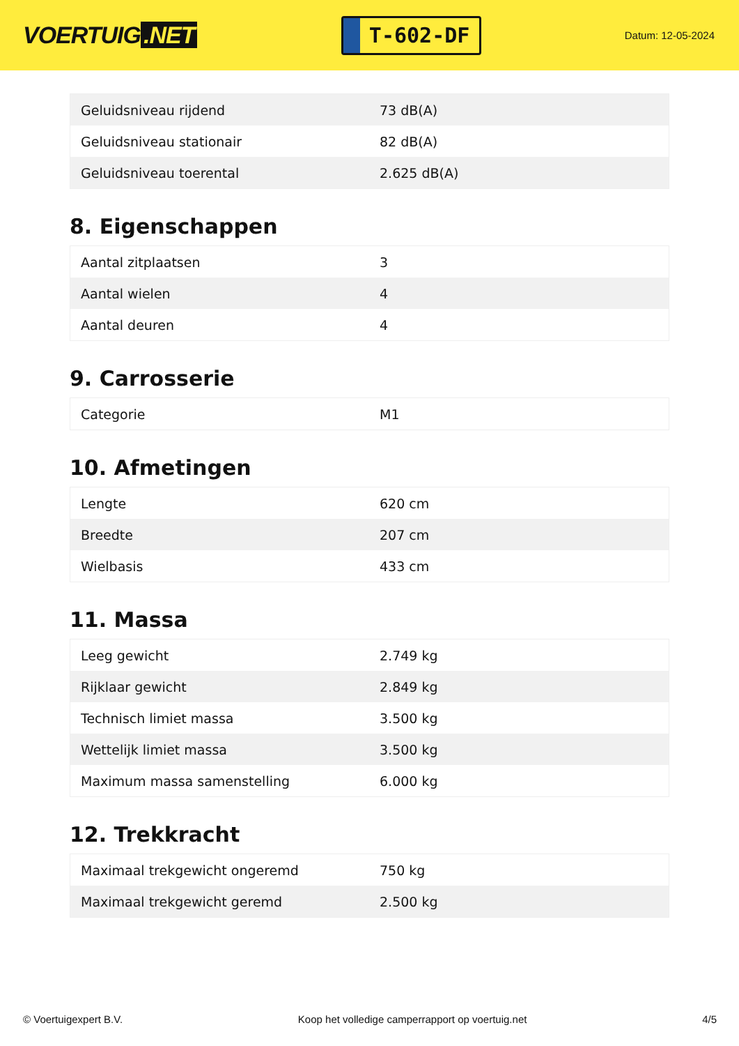VOERTUIG.NET
T-602-DF
Datum: 12-05-2024
| Geluidsniveau rijdend | 73 dB(A) |
| Geluidsniveau stationair | 82 dB(A) |
| Geluidsniveau toerental | 2.625 dB(A) |
8. Eigenschappen
| Aantal zitplaatsen | 3 |
| Aantal wielen | 4 |
| Aantal deuren | 4 |
9. Carrosserie
| Categorie | M1 |
10. Afmetingen
| Lengte | 620 cm |
| Breedte | 207 cm |
| Wielbasis | 433 cm |
11. Massa
| Leeg gewicht | 2.749 kg |
| Rijklaar gewicht | 2.849 kg |
| Technisch limiet massa | 3.500 kg |
| Wettelijk limiet massa | 3.500 kg |
| Maximum massa samenstelling | 6.000 kg |
12. Trekkracht
| Maximaal trekgewicht ongeremd | 750 kg |
| Maximaal trekgewicht geremd | 2.500 kg |
© Voertuigexpert B.V. Koop het volledige camperrapport op voertuig.net 4/5